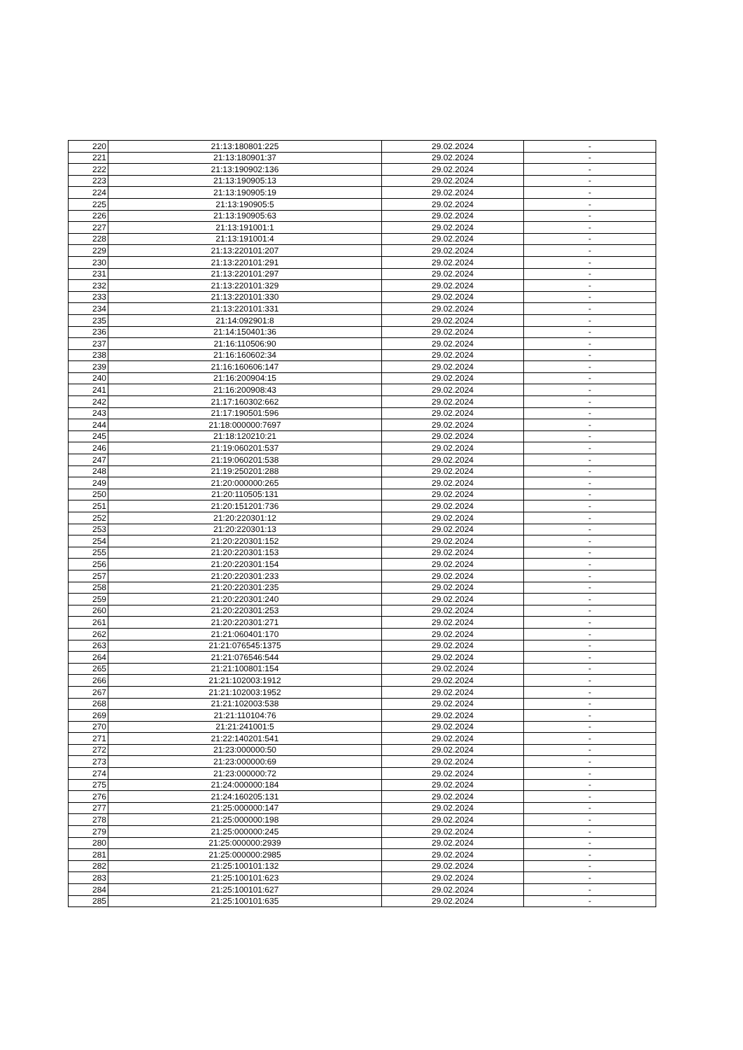| 220 | 21:13:180801:225 | 29.02.2024 | - |
| 221 | 21:13:180901:37 | 29.02.2024 | - |
| 222 | 21:13:190902:136 | 29.02.2024 | - |
| 223 | 21:13:190905:13 | 29.02.2024 | - |
| 224 | 21:13:190905:19 | 29.02.2024 | - |
| 225 | 21:13:190905:5 | 29.02.2024 | - |
| 226 | 21:13:190905:63 | 29.02.2024 | - |
| 227 | 21:13:191001:1 | 29.02.2024 | - |
| 228 | 21:13:191001:4 | 29.02.2024 | - |
| 229 | 21:13:220101:207 | 29.02.2024 | - |
| 230 | 21:13:220101:291 | 29.02.2024 | - |
| 231 | 21:13:220101:297 | 29.02.2024 | - |
| 232 | 21:13:220101:329 | 29.02.2024 | - |
| 233 | 21:13:220101:330 | 29.02.2024 | - |
| 234 | 21:13:220101:331 | 29.02.2024 | - |
| 235 | 21:14:092901:8 | 29.02.2024 | - |
| 236 | 21:14:150401:36 | 29.02.2024 | - |
| 237 | 21:16:110506:90 | 29.02.2024 | - |
| 238 | 21:16:160602:34 | 29.02.2024 | - |
| 239 | 21:16:160606:147 | 29.02.2024 | - |
| 240 | 21:16:200904:15 | 29.02.2024 | - |
| 241 | 21:16:200908:43 | 29.02.2024 | - |
| 242 | 21:17:160302:662 | 29.02.2024 | - |
| 243 | 21:17:190501:596 | 29.02.2024 | - |
| 244 | 21:18:000000:7697 | 29.02.2024 | - |
| 245 | 21:18:120210:21 | 29.02.2024 | - |
| 246 | 21:19:060201:537 | 29.02.2024 | - |
| 247 | 21:19:060201:538 | 29.02.2024 | - |
| 248 | 21:19:250201:288 | 29.02.2024 | - |
| 249 | 21:20:000000:265 | 29.02.2024 | - |
| 250 | 21:20:110505:131 | 29.02.2024 | - |
| 251 | 21:20:151201:736 | 29.02.2024 | - |
| 252 | 21:20:220301:12 | 29.02.2024 | - |
| 253 | 21:20:220301:13 | 29.02.2024 | - |
| 254 | 21:20:220301:152 | 29.02.2024 | - |
| 255 | 21:20:220301:153 | 29.02.2024 | - |
| 256 | 21:20:220301:154 | 29.02.2024 | - |
| 257 | 21:20:220301:233 | 29.02.2024 | - |
| 258 | 21:20:220301:235 | 29.02.2024 | - |
| 259 | 21:20:220301:240 | 29.02.2024 | - |
| 260 | 21:20:220301:253 | 29.02.2024 | - |
| 261 | 21:20:220301:271 | 29.02.2024 | - |
| 262 | 21:21:060401:170 | 29.02.2024 | - |
| 263 | 21:21:076545:1375 | 29.02.2024 | - |
| 264 | 21:21:076546:544 | 29.02.2024 | - |
| 265 | 21:21:100801:154 | 29.02.2024 | - |
| 266 | 21:21:102003:1912 | 29.02.2024 | - |
| 267 | 21:21:102003:1952 | 29.02.2024 | - |
| 268 | 21:21:102003:538 | 29.02.2024 | - |
| 269 | 21:21:110104:76 | 29.02.2024 | - |
| 270 | 21:21:241001:5 | 29.02.2024 | - |
| 271 | 21:22:140201:541 | 29.02.2024 | - |
| 272 | 21:23:000000:50 | 29.02.2024 | - |
| 273 | 21:23:000000:69 | 29.02.2024 | - |
| 274 | 21:23:000000:72 | 29.02.2024 | - |
| 275 | 21:24:000000:184 | 29.02.2024 | - |
| 276 | 21:24:160205:131 | 29.02.2024 | - |
| 277 | 21:25:000000:147 | 29.02.2024 | - |
| 278 | 21:25:000000:198 | 29.02.2024 | - |
| 279 | 21:25:000000:245 | 29.02.2024 | - |
| 280 | 21:25:000000:2939 | 29.02.2024 | - |
| 281 | 21:25:000000:2985 | 29.02.2024 | - |
| 282 | 21:25:100101:132 | 29.02.2024 | - |
| 283 | 21:25:100101:623 | 29.02.2024 | - |
| 284 | 21:25:100101:627 | 29.02.2024 | - |
| 285 | 21:25:100101:635 | 29.02.2024 | - |